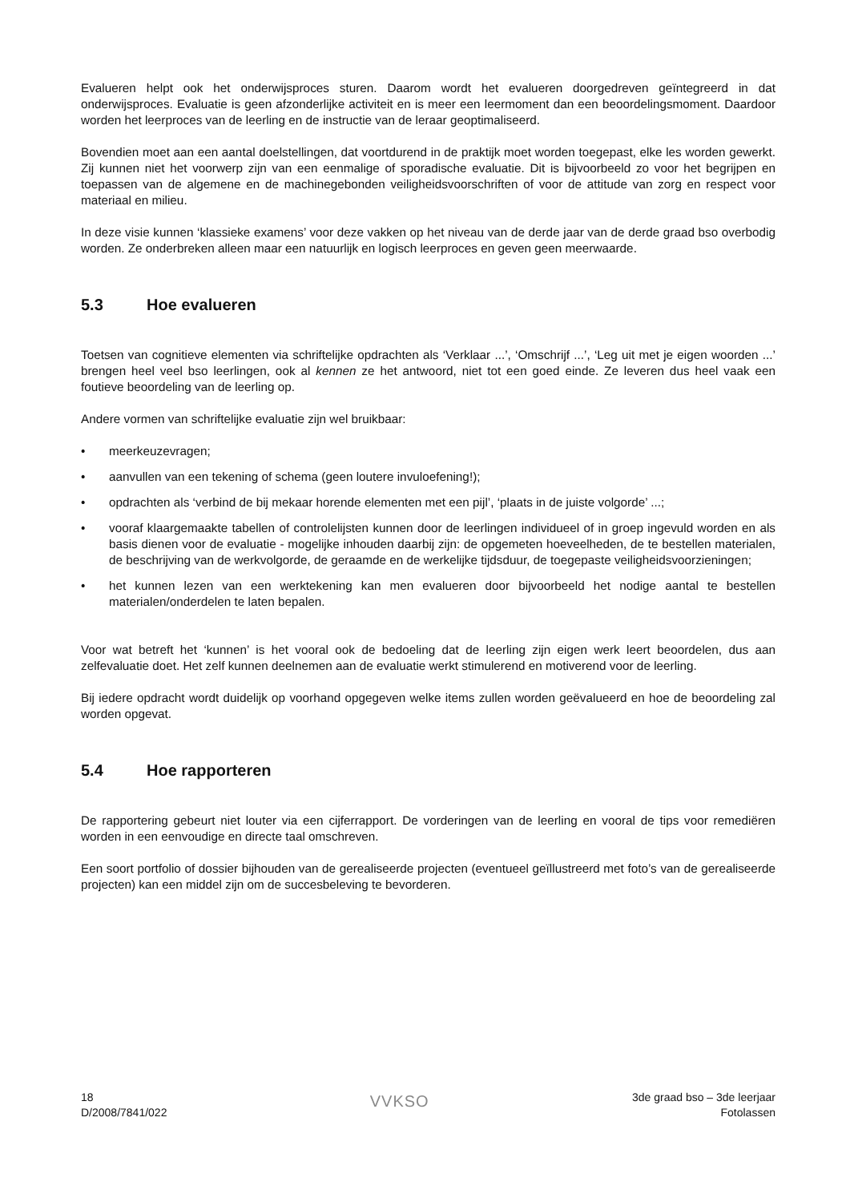Evalueren helpt ook het onderwijsproces sturen. Daarom wordt het evalueren doorgedreven geïntegreerd in dat onderwijsproces. Evaluatie is geen afzonderlijke activiteit en is meer een leermoment dan een beoordelingsmoment. Daardoor worden het leerproces van de leerling en de instructie van de leraar geoptimaliseerd.
Bovendien moet aan een aantal doelstellingen, dat voortdurend in de praktijk moet worden toegepast, elke les worden gewerkt. Zij kunnen niet het voorwerp zijn van een eenmalige of sporadische evaluatie. Dit is bijvoorbeeld zo voor het begrijpen en toepassen van de algemene en de machinegebonden veiligheidsvoorschriften of voor de attitude van zorg en respect voor materiaal en milieu.
In deze visie kunnen ‘klassieke examens’ voor deze vakken op het niveau van de derde jaar van de derde graad bso overbodig worden. Ze onderbreken alleen maar een natuurlijk en logisch leerproces en geven geen meerwaarde.
5.3 Hoe evalueren
Toetsen van cognitieve elementen via schriftelijke opdrachten als ‘Verklaar ...’, ‘Omschrijf ...’, ‘Leg uit met je eigen woorden ...’ brengen heel veel bso leerlingen, ook al kennen ze het antwoord, niet tot een goed einde. Ze leveren dus heel vaak een foutieve beoordeling van de leerling op.
Andere vormen van schriftelijke evaluatie zijn wel bruikbaar:
• meerkeuzevragen;
• aanvullen van een tekening of schema (geen loutere invuloefening!);
• opdrachten als ‘verbind de bij mekaar horende elementen met een pijl’, ‘plaats in de juiste volgorde’ ...;
• vooraf klaargemaakte tabellen of controlelijsten kunnen door de leerlingen individueel of in groep ingevuld worden en als basis dienen voor de evaluatie - mogelijke inhouden daarbij zijn: de opgemeten hoeveelheden, de te bestellen materialen, de beschrijving van de werkvolgorde, de geraamde en de werkelijke tijdsduur, de toegepaste veiligheidsvoorzieningen;
• het kunnen lezen van een werktekening kan men evalueren door bijvoorbeeld het nodige aantal te bestellen materialen/onderdelen te laten bepalen.
Voor wat betreft het ‘kunnen’ is het vooral ook de bedoeling dat de leerling zijn eigen werk leert beoordelen, dus aan zelfevaluatie doet. Het zelf kunnen deelnemen aan de evaluatie werkt stimulerend en motiverend voor de leerling.
Bij iedere opdracht wordt duidelijk op voorhand opgegeven welke items zullen worden geëvalueerd en hoe de beoordeling zal worden opgevat.
5.4 Hoe rapporteren
De rapportering gebeurt niet louter via een cijferrapport. De vorderingen van de leerling en vooral de tips voor remediëren worden in een eenvoudige en directe taal omschreven.
Een soort portfolio of dossier bijhouden van de gerealiseerde projecten (eventueel geïllustreerd met foto’s van de gerealiseerde projecten) kan een middel zijn om de succesbeleving te bevorderen.
18
D/2008/7841/022
VVKSO
3de graad bso – 3de leerjaar
Fotolassen